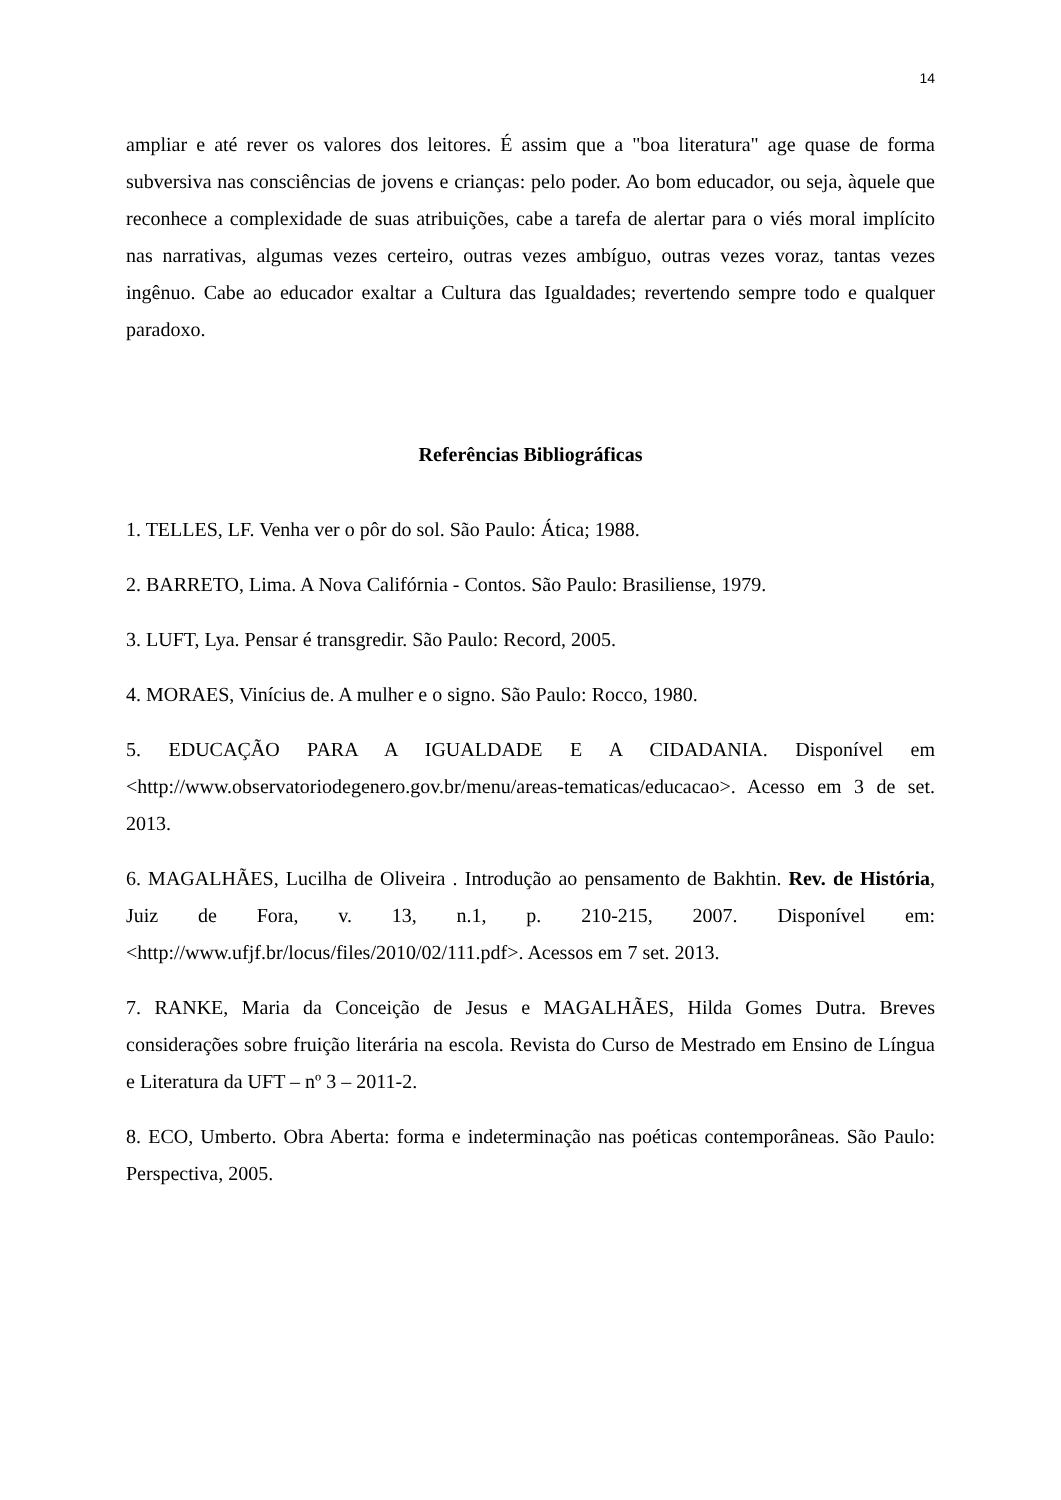14
ampliar e até rever os valores dos leitores. É assim que a "boa literatura" age quase de forma subversiva nas consciências de jovens e crianças: pelo poder. Ao bom educador, ou seja, àquele que reconhece a complexidade de suas atribuições, cabe a tarefa de alertar para o viés moral implícito nas narrativas, algumas vezes certeiro, outras vezes ambíguo, outras vezes voraz, tantas vezes ingênuo. Cabe ao educador exaltar a Cultura das Igualdades; revertendo sempre todo e qualquer paradoxo.
Referências Bibliográficas
1. TELLES, LF. Venha ver o pôr do sol. São Paulo: Ática; 1988.
2. BARRETO, Lima. A Nova Califórnia - Contos. São Paulo: Brasiliense, 1979.
3. LUFT, Lya. Pensar é transgredir. São Paulo: Record, 2005.
4. MORAES, Vinícius de. A mulher e o signo. São Paulo: Rocco, 1980.
5. EDUCAÇÃO PARA A IGUALDADE E A CIDADANIA. Disponível em <http://www.observatoriodegenero.gov.br/menu/areas-tematicas/educacao>. Acesso em 3 de set. 2013.
6. MAGALHÃES, Lucilha de Oliveira . Introdução ao pensamento de Bakhtin. Rev. de História, Juiz de Fora, v. 13, n.1, p. 210-215, 2007. Disponível em: <http://www.ufjf.br/locus/files/2010/02/111.pdf>. Acessos em 7 set. 2013.
7. RANKE, Maria da Conceição de Jesus e MAGALHÃES, Hilda Gomes Dutra. Breves considerações sobre fruição literária na escola. Revista do Curso de Mestrado em Ensino de Língua e Literatura da UFT – nº 3 – 2011-2.
8. ECO, Umberto. Obra Aberta: forma e indeterminação nas poéticas contemporâneas. São Paulo: Perspectiva, 2005.